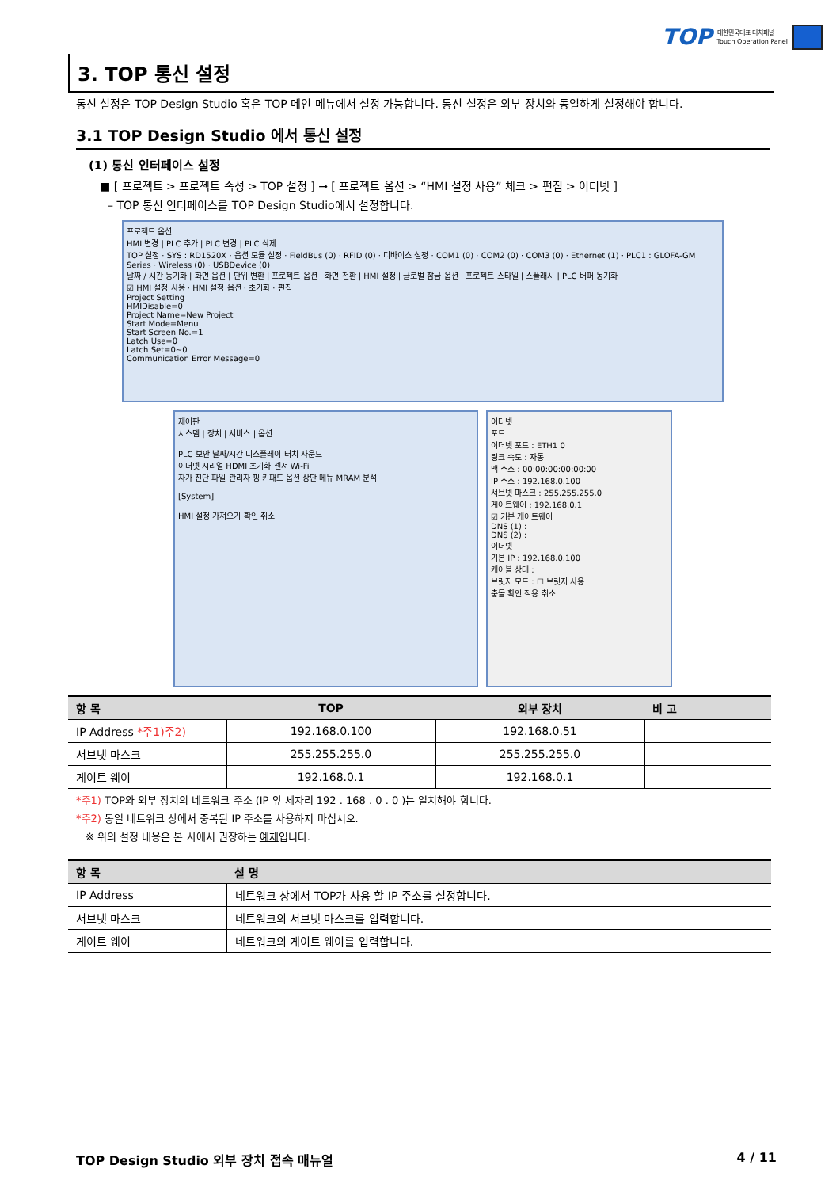TOP 대한민국대표 터치패널
Touch Operation Panel
3. TOP 통신 설정
통신 설정은 TOP Design Studio 혹은 TOP 메인 메뉴에서 설정 가능합니다. 통신 설정은 외부 장치와 동일하게 설정해야 합니다.
3.1 TOP Design Studio 에서 통신 설정
(1) 통신 인터페이스 설정
■ [ 프로젝트 > 프로젝트 속성 > TOP 설정 ] → [ 프로젝트 옵션 > “HMI 설정 사용” 체크 > 편집 > 이더넷 ]
– TOP 통신 인터페이스를 TOP Design Studio에서 설정합니다.
프로젝트 옵션
HMI 변경 | PLC 추가 | PLC 변경 | PLC 삭제
TOP 설정 · SYS : RD1520X · 옵션 모듈 설정 · FieldBus (0) · RFID (0) · 디바이스 설정 · COM1 (0) · COM2 (0) · COM3 (0) · Ethernet (1) · PLC1 : GLOFA-GM Series · Wireless (0) · USBDevice (0)
날짜 / 시간 동기화 | 화면 옵션 | 단위 변환 | 프로젝트 옵션 | 화면 전환 | HMI 설정 | 글로벌 잠금 옵션 | 프로젝트 스타일 | 스플래시 | PLC 버퍼 동기화
☑ HMI 설정 사용 · HMI 설정 옵션 · 초기화 · 편집
Project Setting
HMIDisable=0
Project Name=New Project
Start Mode=Menu
Start Screen No.=1
Latch Use=0
Latch Set=0~0
Communication Error Message=0
제어판
시스템 | 장치 | 서비스 | 옵션
PLC 보안 날짜/시간 디스플레이 터치 사운드
이더넷 시리얼 HDMI 초기화 센서 Wi-Fi
자가 진단 파일 관리자 핑 키패드 옵션 상단 메뉴 MRAM 분석
[System]
HMI 설정 가져오기 확인 취소
이더넷
포트
이더넷 포트 : ETH1 0
링크 속도 : 자동
맥 주소 : 00:00:00:00:00:00
IP 주소 : 192.168.0.100
서브넷 마스크 : 255.255.255.0
게이트웨이 : 192.168.0.1
☑ 기본 게이트웨이
DNS (1) :
DNS (2) :
이더넷
기본 IP : 192.168.0.100
케이블 상태 :
브릿지 모드 : ☐ 브릿지 사용
충돌 확인 적용 취소
| 항 목 | TOP | 외부 장치 | 비 고 |
| --- | --- | --- | --- |
| IP Address *주1)주2) | 192.168.0.100 | 192.168.0.51 | |
| 서브넷 마스크 | 255.255.255.0 | 255.255.255.0 | |
| 게이트 웨이 | 192.168.0.1 | 192.168.0.1 | |
*주1) TOP와 외부 장치의 네트워크 주소 (IP 앞 세자리 192 . 168 . 0 . 0 )는 일치해야 합니다.
*주2) 동일 네트워크 상에서 중복된 IP 주소를 사용하지 마십시오.
※ 위의 설정 내용은 본 사에서 권장하는 예제입니다.
| 항 목 | 설 명 |
| --- | --- |
| IP Address | 네트워크 상에서 TOP가 사용 할 IP 주소를 설정합니다. |
| 서브넷 마스크 | 네트워크의 서브넷 마스크를 입력합니다. |
| 게이트 웨이 | 네트워크의 게이트 웨이를 입력합니다. |
TOP Design Studio 외부 장치 접속 매뉴얼 4 / 11